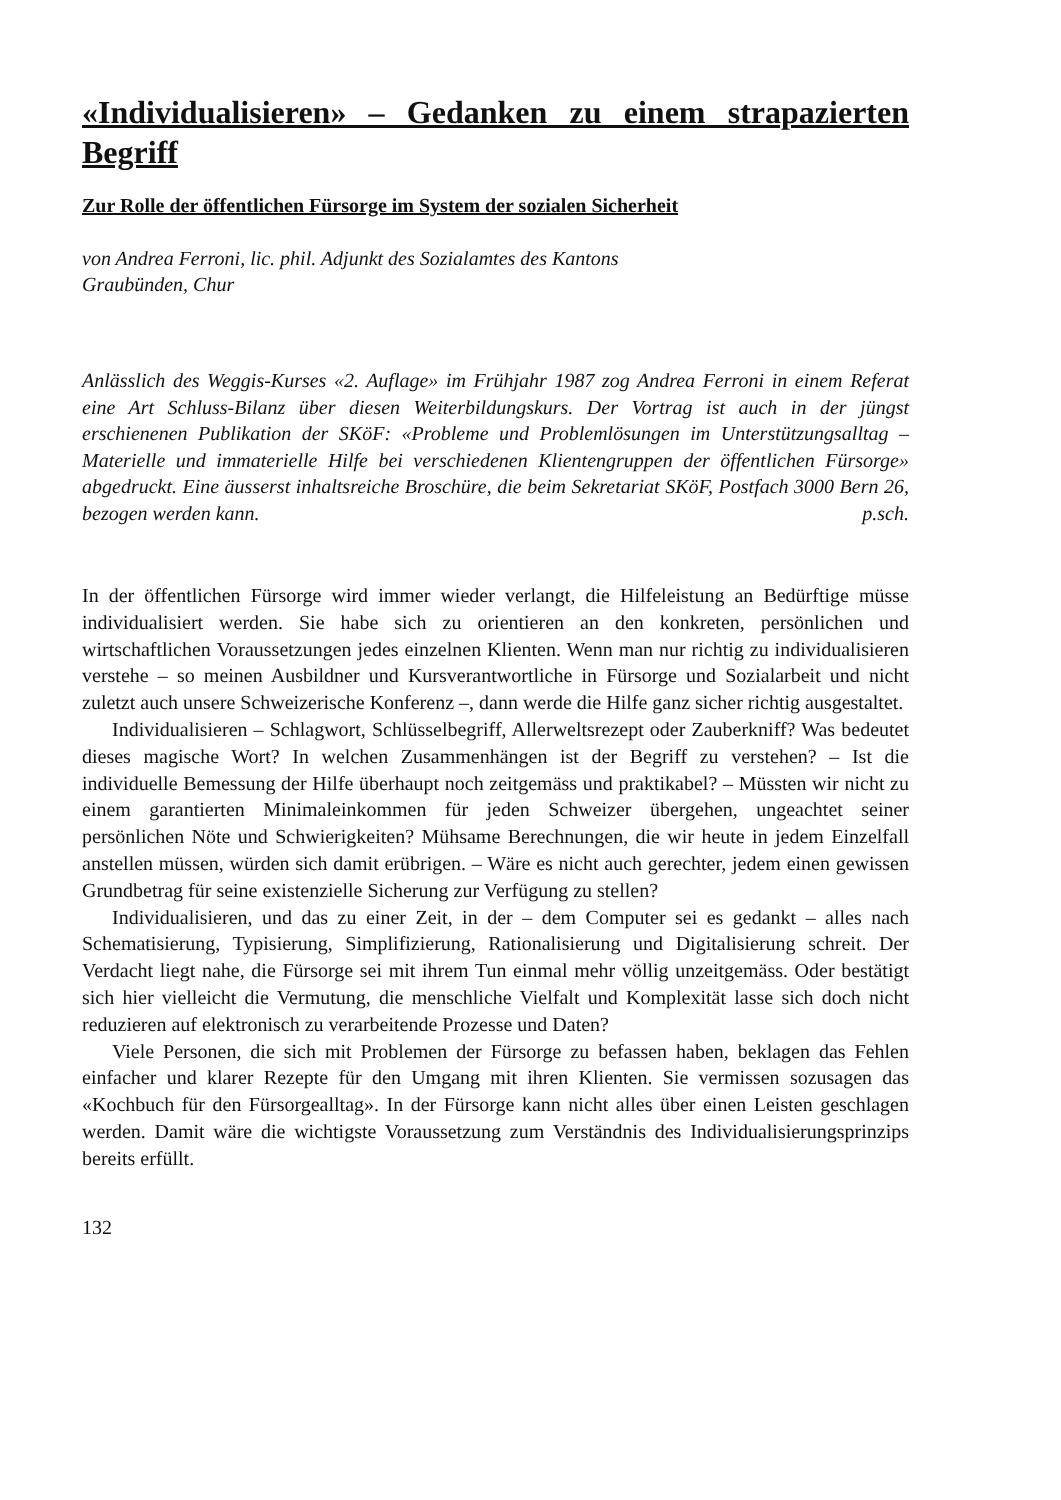«Individualisieren» – Gedanken zu einem strapazierten Begriff
Zur Rolle der öffentlichen Fürsorge im System der sozialen Sicherheit
von Andrea Ferroni, lic. phil. Adjunkt des Sozialamtes des Kantons
Graubünden, Chur
Anlässlich des Weggis-Kurses «2. Auflage» im Frühjahr 1987 zog Andrea Ferroni in einem Referat eine Art Schluss-Bilanz über diesen Weiterbildungskurs. Der Vortrag ist auch in der jüngst erschienenen Publikation der SKöF: «Probleme und Problemlösungen im Unterstützungsalltag – Materielle und immaterielle Hilfe bei verschiedenen Klientengruppen der öffentlichen Fürsorge» abgedruckt. Eine äusserst inhaltsreiche Broschüre, die beim Sekretariat SKöF, Postfach 3000 Bern 26, bezogen werden kann. p.sch.
In der öffentlichen Fürsorge wird immer wieder verlangt, die Hilfeleistung an Bedürftige müsse individualisiert werden. Sie habe sich zu orientieren an den konkreten, persönlichen und wirtschaftlichen Voraussetzungen jedes einzelnen Klienten. Wenn man nur richtig zu individualisieren verstehe – so meinen Ausbildner und Kursverantwortliche in Fürsorge und Sozialarbeit und nicht zuletzt auch unsere Schweizerische Konferenz –, dann werde die Hilfe ganz sicher richtig ausgestaltet.
Individualisieren – Schlagwort, Schlüsselbegriff, Allerweltsrezept oder Zauberkniff? Was bedeutet dieses magische Wort? In welchen Zusammenhängen ist der Begriff zu verstehen? – Ist die individuelle Bemessung der Hilfe überhaupt noch zeitgemäss und praktikabel? – Müssten wir nicht zu einem garantierten Minimaleinkommen für jeden Schweizer übergehen, ungeachtet seiner persönlichen Nöte und Schwierigkeiten? Mühsame Berechnungen, die wir heute in jedem Einzelfall anstellen müssen, würden sich damit erübrigen. – Wäre es nicht auch gerechter, jedem einen gewissen Grundbetrag für seine existenzielle Sicherung zur Verfügung zu stellen?
Individualisieren, und das zu einer Zeit, in der – dem Computer sei es gedankt – alles nach Schematisierung, Typisierung, Simplifizierung, Rationalisierung und Digitalisierung schreit. Der Verdacht liegt nahe, die Fürsorge sei mit ihrem Tun einmal mehr völlig unzeitgemäss. Oder bestätigt sich hier vielleicht die Vermutung, die menschliche Vielfalt und Komplexität lasse sich doch nicht reduzieren auf elektronisch zu verarbeitende Prozesse und Daten?
Viele Personen, die sich mit Problemen der Fürsorge zu befassen haben, beklagen das Fehlen einfacher und klarer Rezepte für den Umgang mit ihren Klienten. Sie vermissen sozusagen das «Kochbuch für den Fürsorgealltag». In der Fürsorge kann nicht alles über einen Leisten geschlagen werden. Damit wäre die wichtigste Voraussetzung zum Verständnis des Individualisierungsprinzips bereits erfüllt.
132